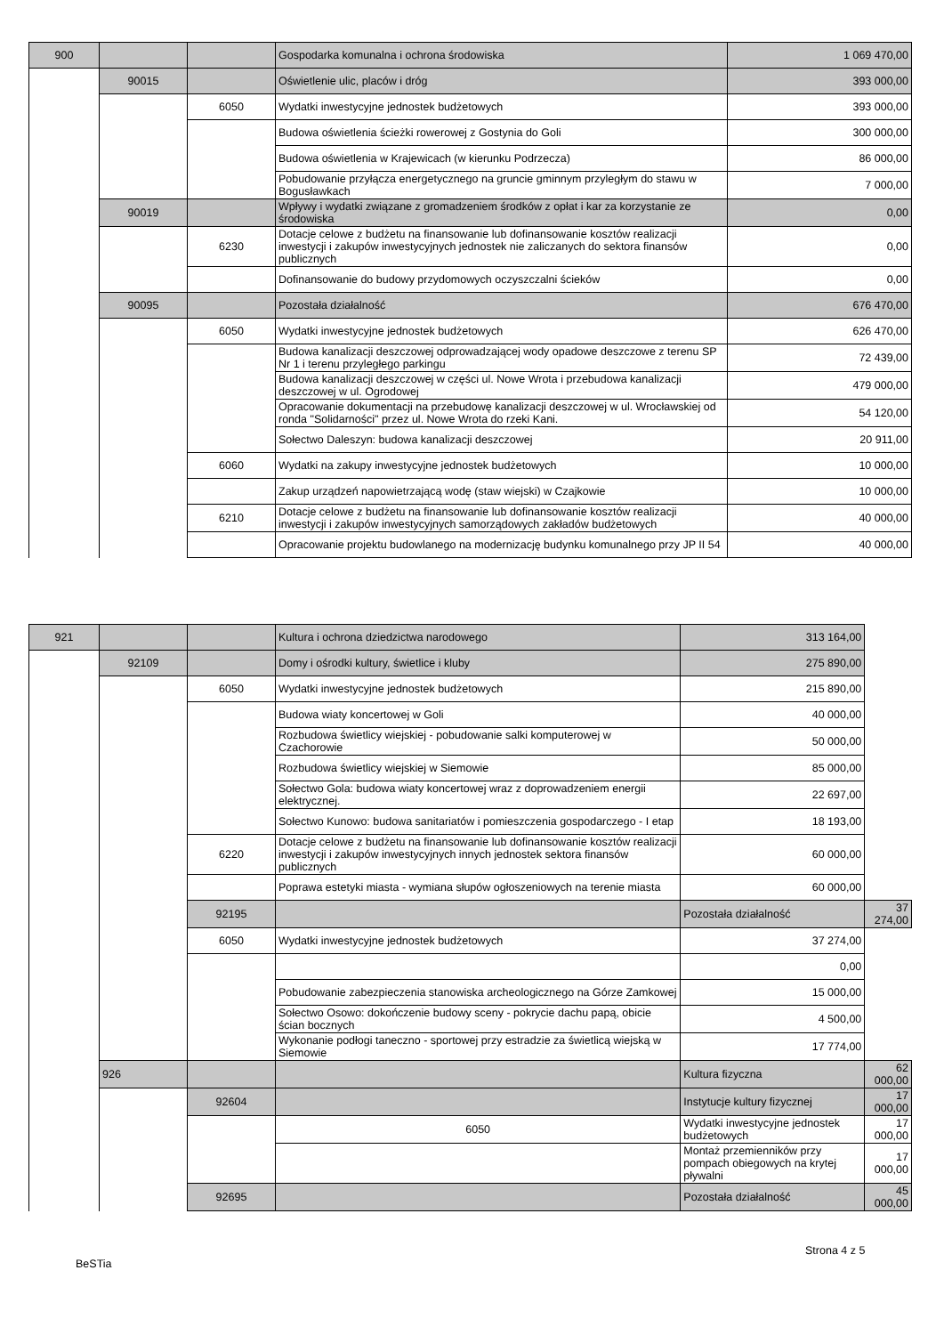| 900 | | | Gospodarka komunalna i ochrona środowiska | 1 069 470,00 |
| | 90015 | | Oświetlenie ulic, placów i dróg | 393 000,00 |
| | | 6050 | Wydatki inwestycyjne jednostek budżetowych | 393 000,00 |
| | | | Budowa oświetlenia ścieżki rowerowej z Gostynia do Goli | 300 000,00 |
| | | | Budowa oświetlenia w Krajewicach (w kierunku Podrzecza) | 86 000,00 |
| | | | Pobudowanie przyłącza energetycznego na gruncie gminnym przyległym do stawu w Bogusławkach | 7 000,00 |
| | 90019 | | Wpływy i wydatki związane z gromadzeniem środków z opłat i kar za korzystanie ze środowiska | 0,00 |
| | | 6230 | Dotacje celowe z budżetu na finansowanie lub dofinansowanie kosztów realizacji inwestycji i zakupów inwestycyjnych jednostek nie zaliczanych do sektora finansów publicznych | 0,00 |
| | | | Dofinansowanie do budowy przydomowych oczyszczalni ścieków | 0,00 |
| | 90095 | | Pozostała działalność | 676 470,00 |
| | | 6050 | Wydatki inwestycyjne jednostek budżetowych | 626 470,00 |
| | | | Budowa kanalizacji deszczowej odprowadzającej wody opadowe deszczowe z terenu SP Nr 1 i terenu przyległego parkingu | 72 439,00 |
| | | | Budowa kanalizacji deszczowej w części ul. Nowe Wrota i przebudowa kanalizacji deszczowej w ul. Ogrodowej | 479 000,00 |
| | | | Opracowanie dokumentacji na przebudowę kanalizacji deszczowej w ul. Wrocławskiej od ronda "Solidarności" przez ul. Nowe Wrota do rzeki Kani. | 54 120,00 |
| | | | Sołectwo Daleszyn: budowa kanalizacji deszczowej | 20 911,00 |
| | | 6060 | Wydatki na zakupy inwestycyjne jednostek budżetowych | 10 000,00 |
| | | | Zakup urządzeń napowietrzającą wodę (staw wiejski) w Czajkowie | 10 000,00 |
| | | 6210 | Dotacje celowe z budżetu na finansowanie lub dofinansowanie kosztów realizacji inwestycji i zakupów inwestycyjnych samorządowych zakładów budżetowych | 40 000,00 |
| | | | Opracowanie projektu budowlanego na modernizację budynku komunalnego przy JP II 54 | 40 000,00 |
| 921 | | | Kultura i ochrona dziedzictwa narodowego | 313 164,00 | |
| | 92109 | | Domy i ośrodki kultury, świetlice i kluby | 275 890,00 | |
| | | 6050 | Wydatki inwestycyjne jednostek budżetowych | 215 890,00 | |
| | | | Budowa wiaty koncertowej w Goli | 40 000,00 | |
| | | | Rozbudowa świetlicy wiejskiej - pobudowanie salki komputerowej w Czachorowie | 50 000,00 | |
| | | | Rozbudowa świetlicy wiejskiej w Siemowie | 85 000,00 | |
| | | | Sołectwo Gola: budowa wiaty koncertowej wraz z doprowadzeniem energii elektrycznej. | 22 697,00 | |
| | | | Sołectwo Kunowo: budowa sanitariatów i pomieszczenia gospodarczego - I etap | 18 193,00 | |
| | | 6220 | Dotacje celowe z budżetu na finansowanie lub dofinansowanie kosztów realizacji inwestycji i zakupów inwestycyjnych innych jednostek sektora finansów publicznych | 60 000,00 | |
| | | | Poprawa estetyki miasta - wymiana słupów ogłoszeniowych na terenie miasta | 60 000,00 | |
| | | 92195 | | Pozostała działalność | 37 274,00 |
| | | 6050 | Wydatki inwestycyjne jednostek budżetowych | 37 274,00 | |
| | | | | 0,00 | |
| | | | Pobudowanie zabezpieczenia stanowiska archeologicznego na Górze Zamkowej | 15 000,00 | |
| | | | Sołectwo Osowo: dokończenie budowy sceny - pokrycie dachu papą, obicie ścian bocznych | 4 500,00 | |
| | | | Wykonanie podłogi taneczno - sportowej przy estradzie za świetlicą wiejską w Siemowie | 17 774,00 | |
| | 926 | | | Kultura fizyczna | 62 000,00 |
| | | 92604 | | Instytucje kultury fizycznej | 17 000,00 |
| | | | 6050 | Wydatki inwestycyjne jednostek budżetowych | 17 000,00 |
| | | | | Montaż przemienników przy pompach obiegowych na krytej pływalni | 17 000,00 |
| | | 92695 | | Pozostała działalność | 45 000,00 |
Strona 4 z 5
BeSTia